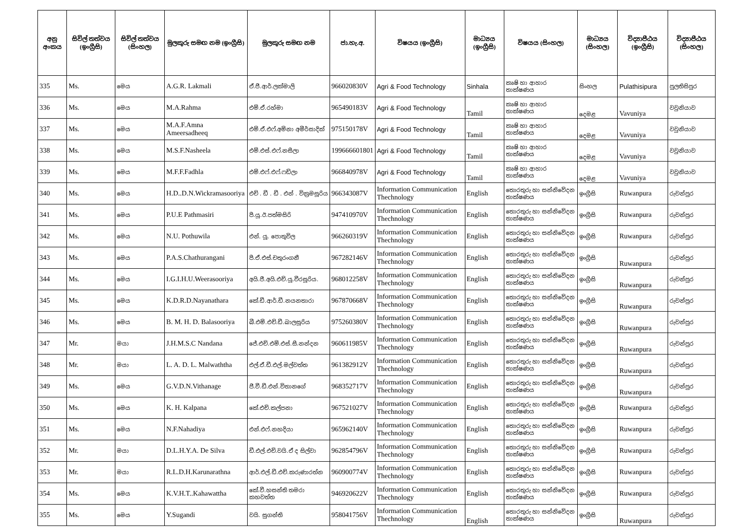| අනු අංකය | සිවිල් තත්වය (ඉංග්‍රීසි) | සිවිල් තත්වය (සිංහල) | මුලකුරු සමඟ නම (ඉංග්‍රීසි) | මුලකුරු සමඟ නම | ජා.හැ.අ. | විෂයය (ඉංග්‍රීසි) | මාධ්‍යය (ඉංග්‍රීසි) | විෂයය (සිංහල) | මාධ්‍යය (සිංහල) | විද්‍යාපීඨය (ඉංග්‍රීසි) | විද්‍යාපීඨය (සිංහල) |
| --- | --- | --- | --- | --- | --- | --- | --- | --- | --- | --- | --- |
| 335 | Ms. | මෙය | A.G.R. Lakmali | ඒ.ජී.ආර්.ලක්මාලි | 966020830V | Agri & Food Technology | Sinhala | කෘෂි හා ආහාර තාක්ෂණය | සිංහල | Pulathisipura | පුලතිසිපුර |
| 336 | Ms. | මෙය | M.A.Rahma | එම්.ඒ.රහ්මා | 965490183V | Agri & Food Technology | Tamil | කෘෂි හා ආහාර තාක්ෂණය | දෙමළ | Vavuniya | වවුනියාව |
| 337 | Ms. | මෙය | M.A.F.Amna Ameersadheeq | එම්.ඒ.එෆ්.අම්නා අමීර්සාදික් | 975150178V | Agri & Food Technology | Tamil | කෘෂි හා ආහාර තාක්ෂණය | දෙමළ | Vavuniya | වවුනියාව |
| 338 | Ms. | මෙය | M.S.F.Nasheela | එම්.එස්.එෆ්.නසීලා | 199666601801 | Agri & Food Technology | Tamil | කෘෂි හා ආහාර තාක්ෂණය | දෙමළ | Vavuniya | වවුනියාව |
| 339 | Ms. | මෙය | M.F.F.Fadhla | එම්.එෆ්.එෆ්.ෆඩ්ලා | 966840978V | Agri & Food Technology | Tamil | කෘෂි හා ආහාර තාක්ෂණය | දෙමළ | Vavuniya | වවුනියාව |
| 340 | Ms. | මෙය | H.D..D.N.Wickramasooriya | එච් . ඩී . ඩී . එන් . වික්‍රමසූරිය | 966343087V | Information Communication Thechnology | English | තොරතුරු හා සන්නිවේදන තාක්ෂණය | ඉංග්‍රීසි | Ruwanpura | රුවන්පුර |
| 341 | Ms. | මෙය | P.U.E Pathmasiri | පී.යූ.ඊ.පත්මසිරි | 947410970V | Information Communication Thechnology | English | තොරතුරු හා සන්නිවේදන තාක්ෂණය | ඉංග්‍රීසි | Ruwanpura | රුවන්පුර |
| 342 | Ms. | මෙය | N.U. Pothuwila | එන්. යූ. පොතුවිල | 966260319V | Information Communication Thechnology | English | තොරතුරු හා සන්නිවේදන තාක්ෂණය | ඉංග්‍රීසි | Ruwanpura | රුවන්පුර |
| 343 | Ms. | මෙය | P.A.S.Chathurangani | පී.ඒ.එස්.චතුරංගනී | 967282146V | Information Communication Thechnology | English | තොරතුරු හා සන්නිවේදන තාක්ෂණය | ඉංග්‍රීසි | Ruwanpura | රුවන්පුර |
| 344 | Ms. | මෙය | I.G.I.H.U.Weerasooriya | අයි.ජී.අයි.එච්.යූ.වීරසූරිය. | 968012258V | Information Communication Thechnology | English | තොරතුරු හා සන්නිවේදන තාක්ෂණය | ඉංග්‍රීසි | Ruwanpura | රුවන්පුර |
| 345 | Ms. | මෙය | K.D.R.D.Nayanathara | කේ.ඩී.ආර්.ඩී.නයනතාරා | 967870668V | Information Communication Thechnology | English | තොරතුරු හා සන්නිවේදන තාක්ෂණය | ඉංග්‍රීසි | Ruwanpura | රුවන්පුර |
| 346 | Ms. | මෙය | B. M. H. D. Balasooriya | බී.එම්.එච්.ඩී.බාලසූරිය | 975260380V | Information Communication Thechnology | English | තොරතුරු හා සන්නිවේදන තාක්ෂණය | ඉංග්‍රීසි | Ruwanpura | රුවන්පුර |
| 347 | Mr. | මයා | J.H.M.S.C Nandana | ජේ.එච්.එම්.එස්.සී.නන්දන | 960611985V | Information Communication Thechnology | English | තොරතුරු හා සන්නිවේදන තාක්ෂණය | ඉංග්‍රීසි | Ruwanpura | රුවන්පුර |
| 348 | Mr. | මයා | L. A. D. L. Malwaththa | එල්.ඒ.ඩී.එල්.මල්වත්ත | 961382912V | Information Communication Thechnology | English | තොරතුරු හා සන්නිවේදන තාක්ෂණය | ඉංග්‍රීසි | Ruwanpura | රුවන්පුර |
| 349 | Ms. | මෙය | G.V.D.N.Vithanage | ජී.වී.ඩී.එන්.විතානගේ | 968352717V | Information Communication Thechnology | English | තොරතුරු හා සන්නිවේදන තාක්ෂණය | ඉංග්‍රීසි | Ruwanpura | රුවන්පුර |
| 350 | Ms. | මෙය | K. H. Kalpana | කේ.එච්.කල්පනා | 967521027V | Information Communication Thechnology | English | තොරතුරු හා සන්නිවේදන තාක්ෂණය | ඉංග්‍රීසි | Ruwanpura | රුවන්පුර |
| 351 | Ms. | මෙය | N.F.Nahadiya | එන්.එෆ්.නහදියා | 965962140V | Information Communication Thechnology | English | තොරතුරු හා සන්නිවේදන තාක්ෂණය | ඉංග්‍රීසි | Ruwanpura | රුවන්පුර |
| 352 | Mr. | මයා | D.L.H.Y.A. De Silva | ඩී.එල්.එච්.වයි.ඒ ද සිල්වා | 962854796V | Information Communication Thechnology | English | තොරතුරු හා සන්නිවේදන තාක්ෂණය | ඉංග්‍රීසි | Ruwanpura | රුවන්පුර |
| 353 | Mr. | මයා | R.L.D.H.Karunarathna | ආර්.එල්.ඩී.එච්.කරුණාරත්න | 960900774V | Information Communication Thechnology | English | තොරතුරු හා සන්නිවේදන තාක්ෂණය | ඉංග්‍රීසි | Ruwanpura | රුවන්පුර |
| 354 | Ms. | මෙය | K.V.H.T..Kahawattha | කේ.වී.හසන්ති තමරා කහවත්ත | 946920622V | Information Communication Thechnology | English | තොරතුරු හා සන්නිවේදන තාක්ෂණය | ඉංග්‍රීසි | Ruwanpura | රුවන්පුර |
| 355 | Ms. | මෙය | Y.Sugandi | වයි. සුගන්ති | 958041756V | Information Communication Thechnology | English | තොරතුරු හා සන්නිවේදන තාක්ෂණය | ඉංග්‍රීසි | Ruwanpura | රුවන්පුර |